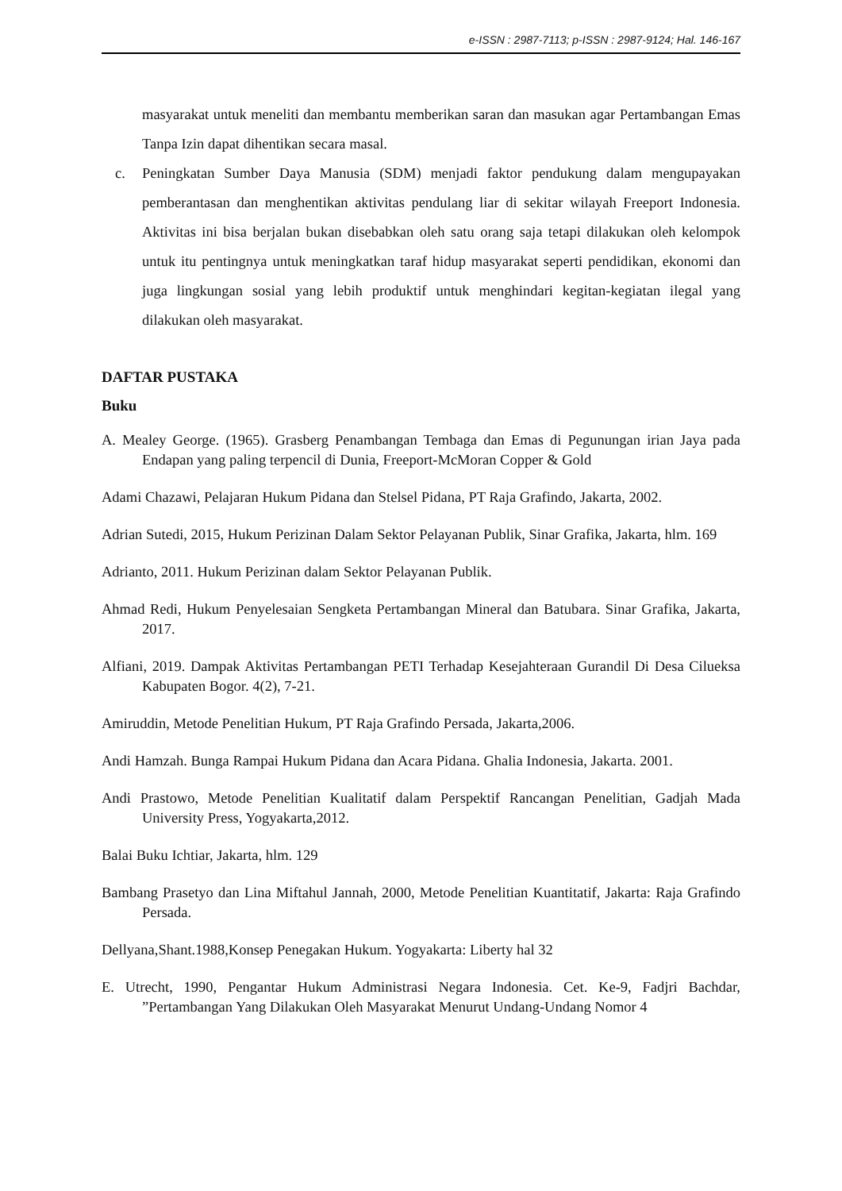e-ISSN : 2987-7113; p-ISSN : 2987-9124; Hal. 146-167
masyarakat untuk meneliti dan membantu memberikan saran dan masukan agar Pertambangan Emas Tanpa Izin dapat dihentikan secara masal.
c. Peningkatan Sumber Daya Manusia (SDM) menjadi faktor pendukung dalam mengupayakan pemberantasan dan menghentikan aktivitas pendulang liar di sekitar wilayah Freeport Indonesia. Aktivitas ini bisa berjalan bukan disebabkan oleh satu orang saja tetapi dilakukan oleh kelompok untuk itu pentingnya untuk meningkatkan taraf hidup masyarakat seperti pendidikan, ekonomi dan juga lingkungan sosial yang lebih produktif untuk menghindari kegitan-kegiatan ilegal yang dilakukan oleh masyarakat.
DAFTAR PUSTAKA
Buku
A. Mealey George. (1965). Grasberg Penambangan Tembaga dan Emas di Pegunungan irian Jaya pada Endapan yang paling terpencil di Dunia, Freeport-McMoran Copper & Gold
Adami Chazawi, Pelajaran Hukum Pidana dan Stelsel Pidana, PT Raja Grafindo, Jakarta, 2002.
Adrian Sutedi, 2015, Hukum Perizinan Dalam Sektor Pelayanan Publik, Sinar Grafika, Jakarta, hlm. 169
Adrianto, 2011. Hukum Perizinan dalam Sektor Pelayanan Publik.
Ahmad Redi, Hukum Penyelesaian Sengketa Pertambangan Mineral dan Batubara. Sinar Grafika, Jakarta, 2017.
Alfiani, 2019. Dampak Aktivitas Pertambangan PETI Terhadap Kesejahteraan Gurandil Di Desa Cilueksa Kabupaten Bogor. 4(2), 7-21.
Amiruddin, Metode Penelitian Hukum, PT Raja Grafindo Persada, Jakarta,2006.
Andi Hamzah. Bunga Rampai Hukum Pidana dan Acara Pidana. Ghalia Indonesia, Jakarta. 2001.
Andi Prastowo, Metode Penelitian Kualitatif dalam Perspektif Rancangan Penelitian, Gadjah Mada University Press, Yogyakarta,2012.
Balai Buku Ichtiar, Jakarta, hlm. 129
Bambang Prasetyo dan Lina Miftahul Jannah, 2000, Metode Penelitian Kuantitatif, Jakarta: Raja Grafindo Persada.
Dellyana,Shant.1988,Konsep Penegakan Hukum. Yogyakarta: Liberty hal 32
E. Utrecht, 1990, Pengantar Hukum Administrasi Negara Indonesia. Cet. Ke-9, Fadjri Bachdar, ”Pertambangan Yang Dilakukan Oleh Masyarakat Menurut Undang-Undang Nomor 4